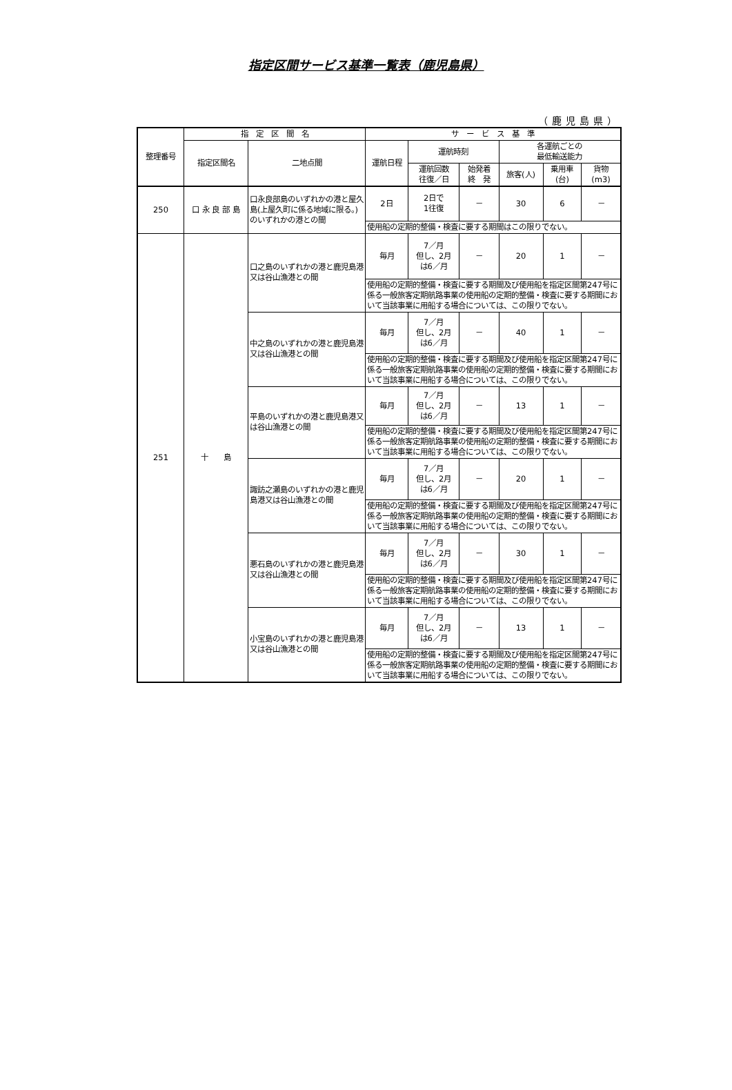指定区間サービス基準一覧表（鹿児島県）
（鹿児島県）
| 整理番号 | 指 定 区 間 名 | | サ ー ビ ス 基 準 | | | | | |
| --- | --- | --- | --- | --- | --- | --- | --- | --- |
| | 指定区間名 | 二地点間 | 運航日程 | 運航時刻 | | 各運航ごとの 最低輸送能力 | | |
| | | | | 運航回数 往復／日 | 始発着 終 発 | 旅客(人) | 乗用車 (台) | 貨物 (m3) |
| 250 | 口 永 良 部 島 | 口永良部島のいずれかの港と屋久島(上屋久町に係る地域に限る。)のいずれかの港との間 | 2日 | 2日で 1往復 | － | 30 | 6 | － |
| | | | 使用船の定期的整備・検査に要する期間はこの限りでない。 | | | | | |
| 251 | 十 島 | 口之島のいずれかの港と鹿児島港又は谷山漁港との間 | 毎月 | 7／月 但し、2月 は6／月 | － | 20 | 1 | － |
| | | | 使用船の定期的整備・検査に要する期間及び使用船を指定区間第247号に係る一般旅客定期航路事業の使用船の定期的整備・検査に要する期間において当該事業に用船する場合については、この限りでない。 | | | | | |
| | | 中之島のいずれかの港と鹿児島港又は谷山漁港との間 | 毎月 | 7／月 但し、2月 は6／月 | － | 40 | 1 | － |
| | | | 使用船の定期的整備・検査に要する期間及び使用船を指定区間第247号に係る一般旅客定期航路事業の使用船の定期的整備・検査に要する期間において当該事業に用船する場合については、この限りでない。 | | | | | |
| | | 平島のいずれかの港と鹿児島港又は谷山漁港との間 | 毎月 | 7／月 但し、2月 は6／月 | － | 13 | 1 | － |
| | | | 使用船の定期的整備・検査に要する期間及び使用船を指定区間第247号に係る一般旅客定期航路事業の使用船の定期的整備・検査に要する期間において当該事業に用船する場合については、この限りでない。 | | | | | |
| | | 諏訪之瀬島のいずれかの港と鹿児島港又は谷山漁港との間 | 毎月 | 7／月 但し、2月 は6／月 | － | 20 | 1 | － |
| | | | 使用船の定期的整備・検査に要する期間及び使用船を指定区間第247号に係る一般旅客定期航路事業の使用船の定期的整備・検査に要する期間において当該事業に用船する場合については、この限りでない。 | | | | | |
| | | 悪石島のいずれかの港と鹿児島港又は谷山漁港との間 | 毎月 | 7／月 但し、2月 は6／月 | － | 30 | 1 | － |
| | | | 使用船の定期的整備・検査に要する期間及び使用船を指定区間第247号に係る一般旅客定期航路事業の使用船の定期的整備・検査に要する期間において当該事業に用船する場合については、この限りでない。 | | | | | |
| | | 小宝島のいずれかの港と鹿児島港又は谷山漁港との間 | 毎月 | 7／月 但し、2月 は6／月 | － | 13 | 1 | － |
| | | | 使用船の定期的整備・検査に要する期間及び使用船を指定区間第247号に係る一般旅客定期航路事業の使用船の定期的整備・検査に要する期間において当該事業に用船する場合については、この限りでない。 | | | | | |